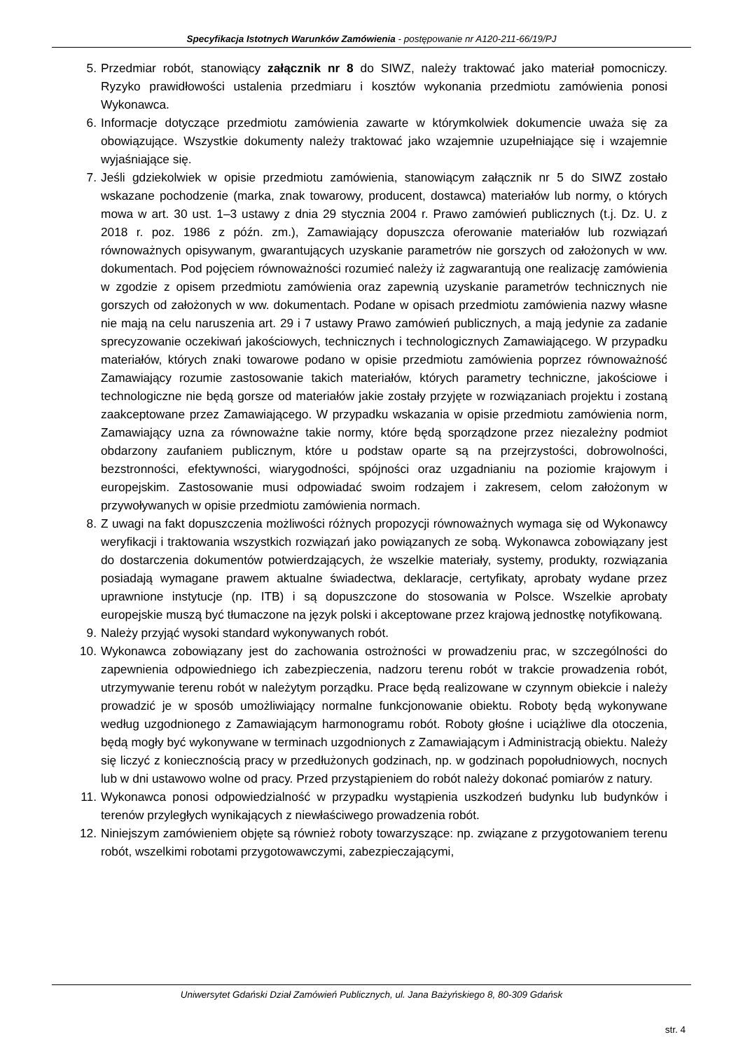Specyfikacja Istotnych Warunków Zamówienia - postępowanie nr A120-211-66/19/PJ
5. Przedmiar robót, stanowiący załącznik nr 8 do SIWZ, należy traktować jako materiał pomocniczy. Ryzyko prawidłowości ustalenia przedmiaru i kosztów wykonania przedmiotu zamówienia ponosi Wykonawca.
6. Informacje dotyczące przedmiotu zamówienia zawarte w którymkolwiek dokumencie uważa się za obowiązujące. Wszystkie dokumenty należy traktować jako wzajemnie uzupełniające się i wzajemnie wyjaśniające się.
7. Jeśli gdziekolwiek w opisie przedmiotu zamówienia, stanowiącym załącznik nr 5 do SIWZ zostało wskazane pochodzenie (marka, znak towarowy, producent, dostawca) materiałów lub normy, o których mowa w art. 30 ust. 1–3 ustawy z dnia 29 stycznia 2004 r. Prawo zamówień publicznych (t.j. Dz. U. z 2018 r. poz. 1986 z późn. zm.), Zamawiający dopuszcza oferowanie materiałów lub rozwiązań równoważnych opisywanym, gwarantujących uzyskanie parametrów nie gorszych od założonych w ww. dokumentach. Pod pojęciem równoważności rozumieć należy iż zagwarantują one realizację zamówienia w zgodzie z opisem przedmiotu zamówienia oraz zapewnią uzyskanie parametrów technicznych nie gorszych od założonych w ww. dokumentach. Podane w opisach przedmiotu zamówienia nazwy własne nie mają na celu naruszenia art. 29 i 7 ustawy Prawo zamówień publicznych, a mają jedynie za zadanie sprecyzowanie oczekiwań jakościowych, technicznych i technologicznych Zamawiającego. W przypadku materiałów, których znaki towarowe podano w opisie przedmiotu zamówienia poprzez równoważność Zamawiający rozumie zastosowanie takich materiałów, których parametry techniczne, jakościowe i technologiczne nie będą gorsze od materiałów jakie zostały przyjęte w rozwiązaniach projektu i zostaną zaakceptowane przez Zamawiającego. W przypadku wskazania w opisie przedmiotu zamówienia norm, Zamawiający uzna za równoważne takie normy, które będą sporządzone przez niezależny podmiot obdarzony zaufaniem publicznym, które u podstaw oparte są na przejrzystości, dobrowolności, bezstronności, efektywności, wiarygodności, spójności oraz uzgadnianiu na poziomie krajowym i europejskim. Zastosowanie musi odpowiadać swoim rodzajem i zakresem, celom założonym w przywoływanych w opisie przedmiotu zamówienia normach.
8. Z uwagi na fakt dopuszczenia możliwości różnych propozycji równoważnych wymaga się od Wykonawcy weryfikacji i traktowania wszystkich rozwiązań jako powiązanych ze sobą. Wykonawca zobowiązany jest do dostarczenia dokumentów potwierdzających, że wszelkie materiały, systemy, produkty, rozwiązania posiadają wymagane prawem aktualne świadectwa, deklaracje, certyfikaty, aprobaty wydane przez uprawnione instytucje (np. ITB) i są dopuszczone do stosowania w Polsce. Wszelkie aprobaty europejskie muszą być tłumaczone na język polski i akceptowane przez krajową jednostkę notyfikowaną.
9. Należy przyjąć wysoki standard wykonywanych robót.
10. Wykonawca zobowiązany jest do zachowania ostrożności w prowadzeniu prac, w szczególności do zapewnienia odpowiedniego ich zabezpieczenia, nadzoru terenu robót w trakcie prowadzenia robót, utrzymywanie terenu robót w należytym porządku. Prace będą realizowane w czynnym obiekcie i należy prowadzić je w sposób umożliwiający normalne funkcjonowanie obiektu. Roboty będą wykonywane według uzgodnionego z Zamawiającym harmonogramu robót. Roboty głośne i uciążliwe dla otoczenia, będą mogły być wykonywane w terminach uzgodnionych z Zamawiającym i Administracją obiektu. Należy się liczyć z koniecznością pracy w przedłużonych godzinach, np. w godzinach popołudniowych, nocnych lub w dni ustawowo wolne od pracy. Przed przystąpieniem do robót należy dokonać pomiarów z natury.
11. Wykonawca ponosi odpowiedzialność w przypadku wystąpienia uszkodzeń budynku lub budynków i terenów przyległych wynikających z niewłaściwego prowadzenia robót.
12. Niniejszym zamówieniem objęte są również roboty towarzyszące: np. związane z przygotowaniem terenu robót, wszelkimi robotami przygotowawczymi, zabezpieczającymi,
Uniwersytet Gdański Dział Zamówień Publicznych, ul. Jana Bażyńskiego 8, 80-309 Gdańsk
str. 4